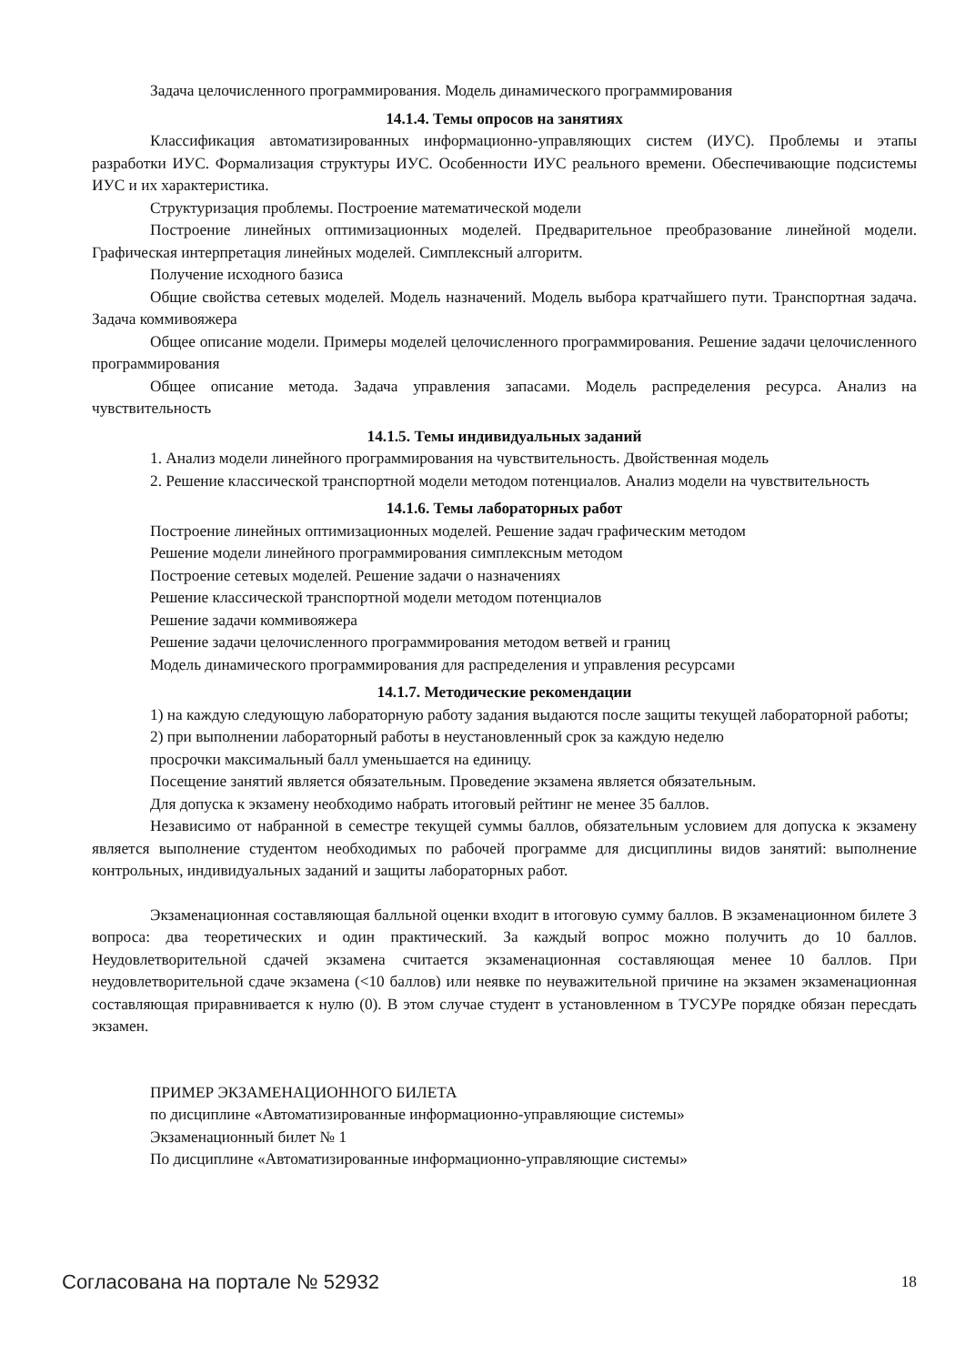Задача целочисленного программирования. Модель динамического программирования
14.1.4. Темы опросов на занятиях
Классификация автоматизированных информационно-управляющих систем (ИУС). Проблемы и этапы разработки ИУС. Формализация структуры ИУС. Особенности ИУС реального времени. Обеспечивающие подсистемы ИУС и их характеристика.
Структуризация проблемы. Построение математической модели
Построение линейных оптимизационных моделей. Предварительное преобразование линейной модели. Графическая интерпретация линейных моделей. Симплексный алгоритм.
Получение исходного базиса
Общие свойства сетевых моделей. Модель назначений. Модель выбора кратчайшего пути. Транспортная задача. Задача коммивояжера
Общее описание модели. Примеры моделей целочисленного программирования. Решение задачи целочисленного программирования
Общее описание метода. Задача управления запасами. Модель распределения ресурса. Анализ на чувствительность
14.1.5. Темы индивидуальных заданий
1. Анализ модели линейного программирования на чувствительность. Двойственная модель
2. Решение классической транспортной модели методом потенциалов. Анализ модели на чувствительность
14.1.6. Темы лабораторных работ
Построение линейных оптимизационных моделей. Решение задач графическим методом
Решение модели линейного программирования симплексным методом
Построение сетевых моделей. Решение задачи о назначениях
Решение классической транспортной модели методом потенциалов
Решение задачи коммивояжера
Решение задачи целочисленного программирования методом ветвей и границ
Модель динамического программирования для распределения и управления ресурсами
14.1.7. Методические рекомендации
1) на каждую следующую лабораторную работу задания выдаются после защиты текущей лабораторной работы;
2) при выполнении лабораторный работы в неустановленный срок за каждую неделю
просрочки максимальный балл уменьшается на единицу.
Посещение занятий является обязательным. Проведение экзамена является обязательным.
Для допуска к экзамену необходимо набрать итоговый рейтинг не менее 35 баллов.
Независимо от набранной в семестре текущей суммы баллов, обязательным условием для допуска к экзамену является выполнение студентом необходимых по рабочей программе для дисциплины видов занятий: выполнение контрольных, индивидуальных заданий и защиты лабораторных работ.
Экзаменационная составляющая балльной оценки входит в итоговую сумму баллов. В экзаменационном билете 3 вопроса: два теоретических и один практический. За каждый вопрос можно получить до 10 баллов. Неудовлетворительной сдачей экзамена считается экзаменационная составляющая менее 10 баллов. При неудовлетворительной сдаче экзамена (<10 баллов) или неявке по неуважительной причине на экзамен экзаменационная составляющая приравнивается к нулю (0). В этом случае студент в установленном в ТУСУРе порядке обязан пересдать экзамен.
ПРИМЕР ЭКЗАМЕНАЦИОННОГО БИЛЕТА
по дисциплине «Автоматизированные информационно-управляющие системы»
Экзаменационный билет № 1
По дисциплине «Автоматизированные информационно-управляющие системы»
Согласована на портале № 52932 18